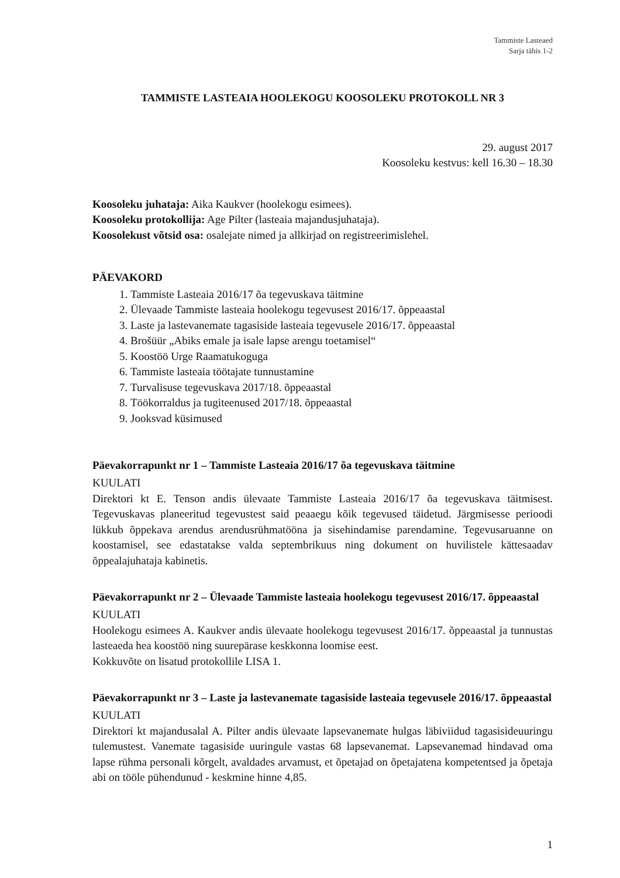Tammiste Lasteaed
Sarja tähis 1-2
TAMMISTE LASTEAIA HOOLEKOGU KOOSOLEKU PROTOKOLL NR 3
29. august 2017
Koosoleku kestvus: kell 16.30 – 18.30
Koosoleku juhataja: Aika Kaukver (hoolekogu esimees).
Koosoleku protokollija: Age Pilter (lasteaia majandusjuhataja).
Koosolekust võtsid osa: osalejate nimed ja allkirjad on registreerimislehel.
PÄEVAKORD
1. Tammiste Lasteaia 2016/17 õa tegevuskava täitmine
2. Ülevaade Tammiste lasteaia hoolekogu tegevusest 2016/17. õppeaastal
3. Laste ja lastevanemate tagasiside lasteaia tegevusele 2016/17. õppeaastal
4. Brošüür „Abiks emale ja isale lapse arengu toetamisel“
5. Koostöö Urge Raamatukoguga
6. Tammiste lasteaia töötajate tunnustamine
7. Turvalisuse tegevuskava 2017/18. õppeaastal
8. Töökorraldus ja tugiteenused 2017/18. õppeaastal
9. Jooksvad küsimused
Päevakorrapunkt nr 1 – Tammiste Lasteaia 2016/17 õa tegevuskava täitmine
KUULATI
Direktori kt E. Tenson andis ülevaate Tammiste Lasteaia 2016/17 õa tegevuskava täitmisest. Tegevuskavas planeeritud tegevustest said peaaegu kõik tegevused täidetud. Järgmisesse perioodi lükkub õppekava arendus arendusrühmatööna ja sisehindamise parendamine. Tegevusaruanne on koostamisel, see edastatakse valda septembrikuus ning dokument on huvilistele kättesaadav õppealajuhataja kabinetis.
Päevakorrapunkt nr 2 – Ülevaade Tammiste lasteaia hoolekogu tegevusest 2016/17. õppeaastal
KUULATI
Hoolekogu esimees A. Kaukver andis ülevaate hoolekogu tegevusest 2016/17. õppeaastal ja tunnustas lasteaeda hea koostöö ning suurepärase keskkonna loomise eest.
Kokkuvõte on lisatud protokollile LISA 1.
Päevakorrapunkt nr 3 – Laste ja lastevanemate tagasiside lasteaia tegevusele 2016/17. õppeaastal
KUULATI
Direktori kt majandusalal A. Pilter andis ülevaate lapsevanemate hulgas läbiviidud tagasisideuuringu tulemustest. Vanemate tagasiside uuringule vastas 68 lapsevanemat. Lapsevanemad hindavad oma lapse rühma personali kõrgelt, avaldades arvamust, et õpetajad on õpetajatena kompetentsed ja õpetaja abi on tööle pühendunud - keskmine hinne 4,85.
1